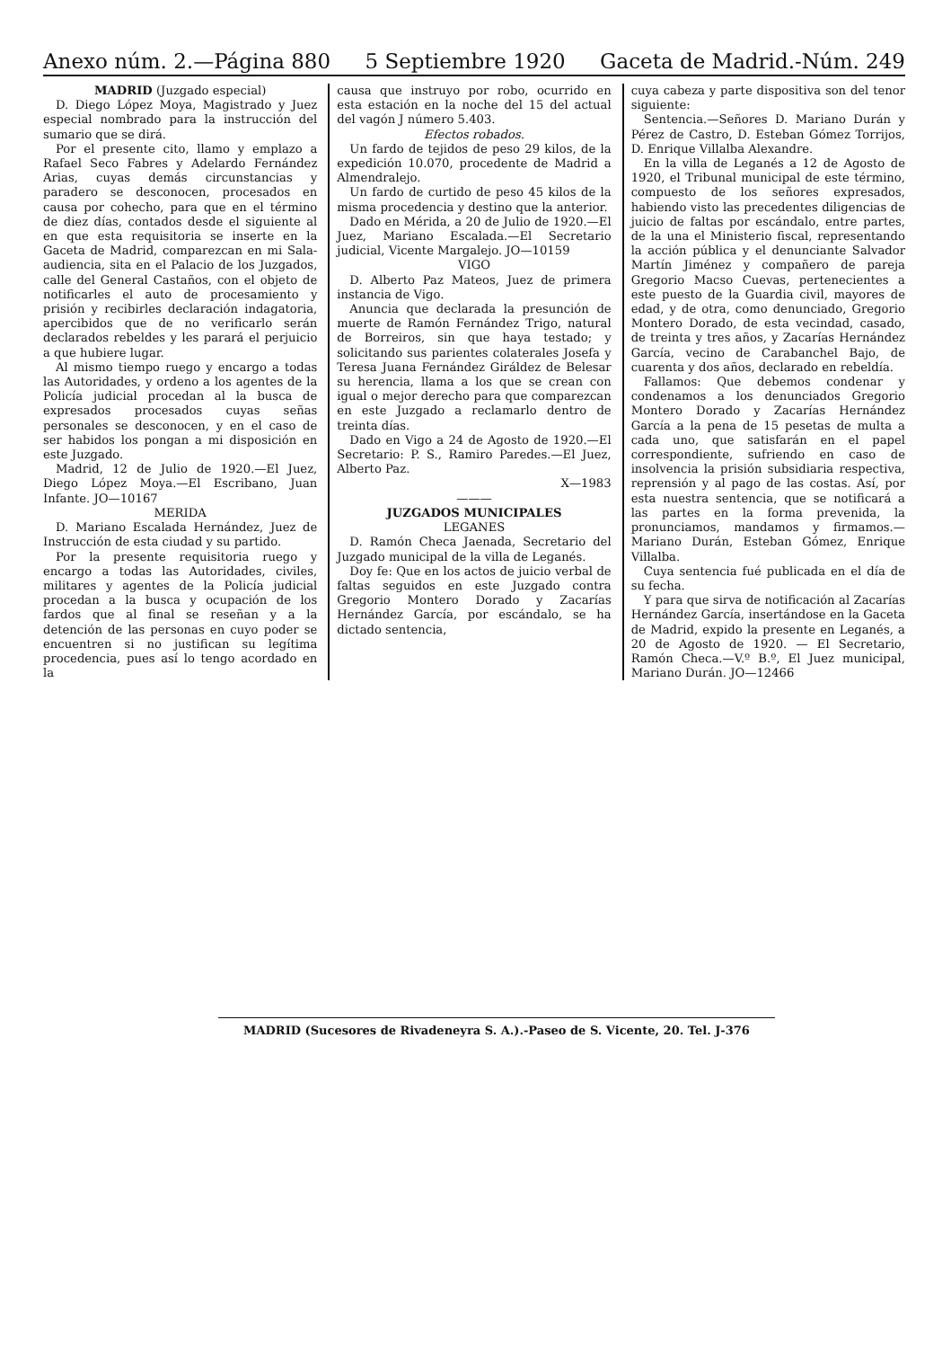Anexo núm. 2.—Página 880 5 Septiembre 1920 Gaceta de Madrid.-Núm. 249
MADRID (Juzgado especial)
D. Diego López Moya, Magistrado y Juez especial nombrado para la instrucción del sumario que se dirá.
Por el presente cito, llamo y emplazo a Rafael Seco Fabres y Adelardo Fernández Arias, cuyas demás circunstancias y paradero se desconocen, procesados en causa por cohecho, para que en el término de diez días, contados desde el siguiente al en que esta requisitoria se inserte en la Gaceta de Madrid, comparezcan en mi Sala-audiencia, sita en el Palacio de los Juzgados, calle del General Castaños, con el objeto de notificarles el auto de procesamiento y prisión y recibirles declaración indagatoria, apercibidos que de no verificarlo serán declarados rebeldes y les parará el perjuicio a que hubiere lugar.
Al mismo tiempo ruego y encargo a todas las Autoridades, y ordeno a los agentes de la Policía judicial procedan al la busca de expresados procesados cuyas señas personales se desconocen, y en el caso de ser habidos los pongan a mi disposición en este Juzgado.
Madrid, 12 de Julio de 1920.—El Juez, Diego López Moya.—El Escribano, Juan Infante. JO—10167
MERIDA
D. Mariano Escalada Hernández, Juez de Instrucción de esta ciudad y su partido.
Por la presente requisitoria ruego y encargo a todas las Autoridades, civiles, militares y agentes de la Policía judicial procedan a la busca y ocupación de los fardos que al final se reseñan y a la detención de las personas en cuyo poder se encuentren si no justifican su legítima procedencia, pues así lo tengo acordado en la
causa que instruyo por robo, ocurrido en esta estación en la noche del 15 del actual del vagón J número 5.403.
Efectos robados.
Un fardo de tejidos de peso 29 kilos, de la expedición 10.070, procedente de Madrid a Almendralejo.
Un fardo de curtido de peso 45 kilos de la misma procedencia y destino que la anterior.
Dado en Mérida, a 20 de Julio de 1920.—El Juez, Mariano Escalada.—El Secretario judicial, Vicente Margalejo. JO—10159
VIGO
D. Alberto Paz Mateos, Juez de primera instancia de Vigo.
Anuncia que declarada la presunción de muerte de Ramón Fernández Trigo, natural de Borreiros, sin que haya testado; y solicitando sus parientes colaterales Josefa y Teresa Juana Fernández Giráldez de Belesar su herencia, llama a los que se crean con igual o mejor derecho para que comparezcan en este Juzgado a reclamarlo dentro de treinta días.
Dado en Vigo a 24 de Agosto de 1920.—El Secretario: P. S., Ramiro Paredes.—El Juez, Alberto Paz.
X—1983
———
JUZGADOS MUNICIPALES
LEGANES
D. Ramón Checa Jaenada, Secretario del Juzgado municipal de la villa de Leganés.
Doy fe: Que en los actos de juicio verbal de faltas seguidos en este Juzgado contra Gregorio Montero Dorado y Zacarías Hernández García, por escándalo, se ha dictado sentencia,
cuya cabeza y parte dispositiva son del tenor siguiente:
Sentencia.—Señores D. Mariano Durán y Pérez de Castro, D. Esteban Gómez Torrijos, D. Enrique Villalba Alexandre.
En la villa de Leganés a 12 de Agosto de 1920, el Tribunal municipal de este término, compuesto de los señores expresados, habiendo visto las precedentes diligencias de juicio de faltas por escándalo, entre partes, de la una el Ministerio fiscal, representando la acción pública y el denunciante Salvador Martín Jiménez y compañero de pareja Gregorio Macso Cuevas, pertenecientes a este puesto de la Guardia civil, mayores de edad, y de otra, como denunciado, Gregorio Montero Dorado, de esta vecindad, casado, de treinta y tres años, y Zacarías Hernández García, vecino de Carabanchel Bajo, de cuarenta y dos años, declarado en rebeldía.
Fallamos: Que debemos condenar y condenamos a los denunciados Gregorio Montero Dorado y Zacarías Hernández García a la pena de 15 pesetas de multa a cada uno, que satisfarán en el papel correspondiente, sufriendo en caso de insolvencia la prisión subsidiaria respectiva, reprensión y al pago de las costas. Así, por esta nuestra sentencia, que se notificará a las partes en la forma prevenida, la pronunciamos, mandamos y firmamos.—Mariano Durán, Esteban Gómez, Enrique Villalba.
Cuya sentencia fué publicada en el día de su fecha.
Y para que sirva de notificación al Zacarías Hernández García, insertándose en la Gaceta de Madrid, expido la presente en Leganés, a 20 de Agosto de 1920. — El Secretario, Ramón Checa.—V.º B.º, El Juez municipal, Mariano Durán. JO—12466
MADRID (Sucesores de Rivadeneyra S. A.).-Paseo de S. Vicente, 20. Tel. J-376